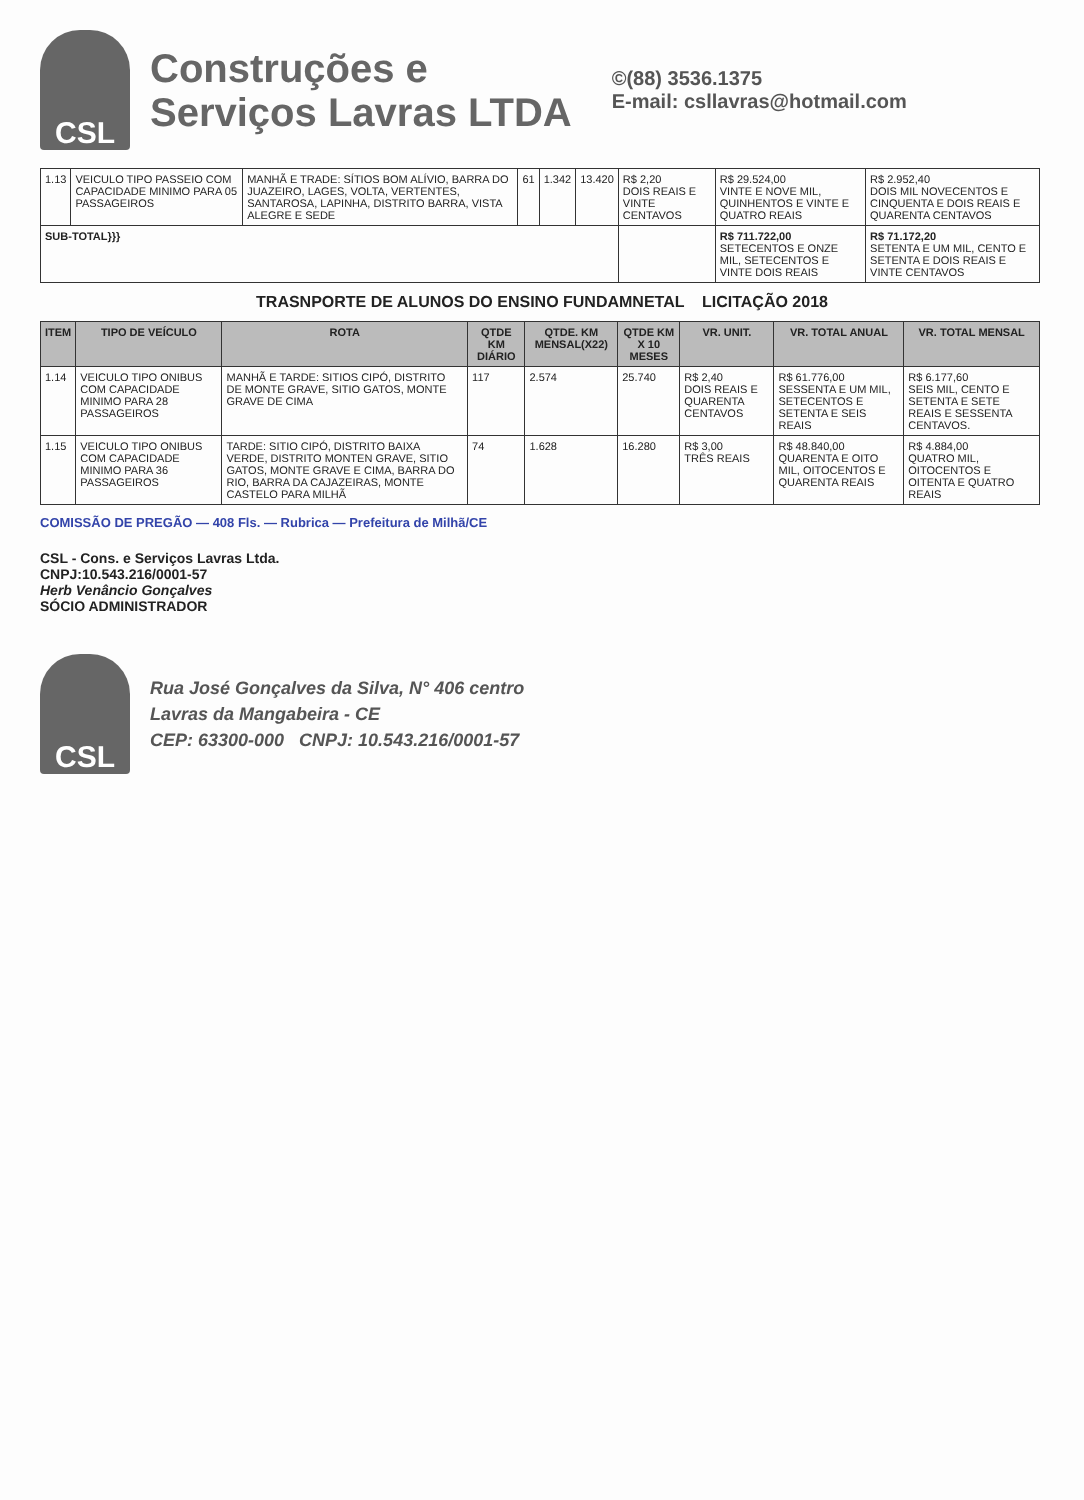CSL
Construções e
Serviços Lavras LTDA
©(88) 3536.1375
E-mail: csllavras@hotmail.com
| 1.13 | VEICULO TIPO PASSEIO COM CAPACIDADE MINIMO PARA 05 PASSAGEIROS | MANHÃ E TRADE: SÍTIOS BOM ALÍVIO, BARRA DO JUAZEIRO, LAGES, VOLTA, VERTENTES, SANTAROSA, LAPINHA, DISTRITO BARRA, VISTA ALEGRE E SEDE | 61 | 1.342 | 13.420 | R$ 2,20 DOIS REAIS E VINTE CENTAVOS | R$ 29.524,00 VINTE E NOVE MIL, QUINHENTOS E VINTE E QUATRO REAIS | R$ 2.952,40 DOIS MIL NOVECENTOS E CINQUENTA E DOIS REAIS E QUARENTA CENTAVOS |
| SUB-TOTAL}}} | | | | | | | R$ 711.722,00 SETECENTOS E ONZE MIL, SETECENTOS E VINTE DOIS REAIS | R$ 71.172,20 SETENTA E UM MIL, CENTO E SETENTA E DOIS REAIS E VINTE CENTAVOS |
TRASNPORTE DE ALUNOS DO ENSINO FUNDAMNETAL LICITAÇÃO 2018
| ITEM | TIPO DE VEÍCULO | ROTA | QTDE KM DIÁRIO | QTDE. KM MENSAL(X22) | QTDE KM X 10 MESES | VR. UNIT. | VR. TOTAL ANUAL | VR. TOTAL MENSAL |
| --- | --- | --- | --- | --- | --- | --- | --- | --- |
| 1.14 | VEICULO TIPO ONIBUS COM CAPACIDADE MINIMO PARA 28 PASSAGEIROS | MANHÃ E TARDE: SITIOS CIPÓ, DISTRITO DE MONTE GRAVE, SITIO GATOS, MONTE GRAVE DE CIMA | 117 | 2.574 | 25.740 | R$ 2,40 DOIS REAIS E QUARENTA CENTAVOS | R$ 61.776,00 SESSENTA E UM MIL, SETECENTOS E SETENTA E SEIS REAIS | R$ 6.177,60 SEIS MIL, CENTO E SETENTA E SETE REAIS E SESSENTA CENTAVOS. |
| 1.15 | VEICULO TIPO ONIBUS COM CAPACIDADE MINIMO PARA 36 PASSAGEIROS | TARDE: SITIO CIPÓ, DISTRITO BAIXA VERDE, DISTRITO MONTEN GRAVE, SITIO GATOS, MONTE GRAVE E CIMA, BARRA DO RIO, BARRA DA CAJAZEIRAS, MONTE CASTELO PARA MILHÃ | 74 | 1.628 | 16.280 | R$ 3,00 TRÊS REAIS | R$ 48.840,00 QUARENTA E OITO MIL, OITOCENTOS E QUARENTA REAIS | R$ 4.884,00 QUATRO MIL, OITOCENTOS E OITENTA E QUATRO REAIS |
COMISSÃO DE PREGÃO — 408 Fls. — Rubrica — Prefeitura de Milhã/CE
CSL - Cons. e Serviços Lavras Ltda.
CNPJ:10.543.216/0001-57
Herb Venâncio Gonçalves
SÓCIO ADMINISTRADOR
CSL
Rua José Gonçalves da Silva, N° 406 centro
Lavras da Mangabeira - CE
CEP: 63300-000 CNPJ: 10.543.216/0001-57